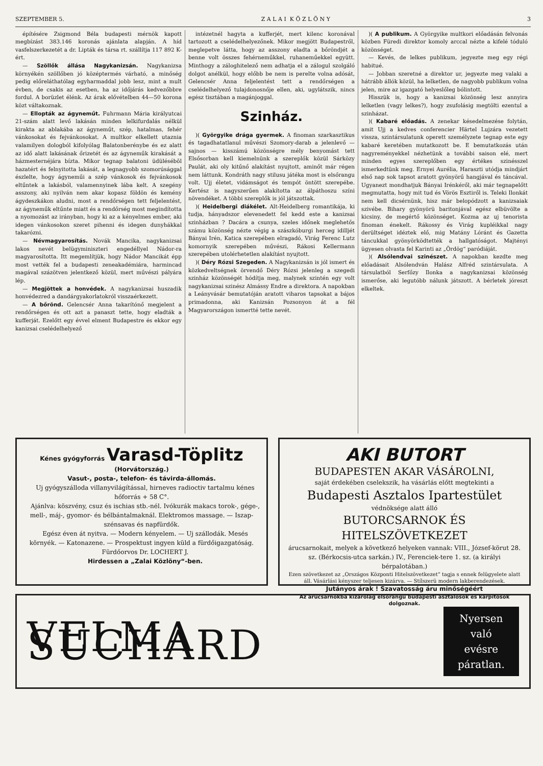SZEPTEMBER 5. Z A L A I K Ö Z L Ö N Y 3
építésére Zsigmond Béla budapesti mérnök kapott megbízást 383.146 koronás ajánlata alapján. A híd vasfelszerkezetét a dr. Lipták és társa rt. szállítja 117 892 K-ért.
— Szöllők állása Nagykanizsán. Nagykanizsa környékén szöllőben jó középtermés várható, a minőség pedig előreláthatólag egyharmaddal jobb lesz, mint a mult évben, de csakis az esetben, ha az időjárás kedvezőbbre fordul. A borüzlet élénk. Az árak elővételben 44—50 korona közt váltakoznak.
— Ellopták az ágyneműt. Fuhrmann Mária királyutcai 21-szám alatt levő lakásán minden lelkifurdalás nélkül kirakta az ablakába az ágyneműt, szép, hatalmas, fehér vánkosokat és fejvánkosokat. A multkor elkellett utaznia valamilyen dologból kifolyólag Balatonberénybe és ez alatt az idő alatt lakásának őrizetét és az ágyneműk kirakását a házmesternéjára bízta. Mikor tegnap balatoni üdülésébõl hazatért és felnyitotta lakását, a legnagyobb szomorúsággal észlelte, hogy ágyneműi a szép vánkosok és fejvánkosok eltűntek a lakásból, valamennyinek lába kelt. A szegény asszony, aki nyilván nem akar kopasz földön és kemény ágydeszkákon aludni, most a rendőrségen tett feljelentést, az ágyneműk eltűnte miatt és a rendőrség most megindította a nyomozást az irányban, hogy ki az a kényelmes ember, aki idegen vánkosokon szeret pihenni és idegen dunyhákkal takarózni.
— Névmagyarosítás. Novák Mancika, nagykanizsai lakos nevét belügyminiszteri engedéllyel Nádor-ra magyarosította. Itt megemlítjük, hogy Nádor Mancikát épp most vették fel a budapesti zeneakadémiára, harmincad magával százötven jelentkező közül, mert művészi pályára lép.
— Megjöttek a honvédek. A nagykanizsai huszadik honvédezred a dandárgyakorlatokról visszaérkezett.
— A bőrönd. Gelencsér Anna takarítónő megjelent a rendőrségen és ott azt a panaszt tette, hogy eladták a kufferját. Ezelőtt egy évvel elment Budapestre és ekkor egy kanizsai cselédelhelyező
intézetnél hagyta a kufferjét, mert kilenc koronával tartozott a cselédelhelyezőnek. Mikor megjött Budapestről, meglepetve látta, hogy az asszony eladta a bőröndjét a benne volt összes fehérneműkkel, ruhaneműekkel együtt. Minthogy a záloghitelező nem adhatja el a zálogul szolgáló dolgot anélkül, hogy előbb be nem is perelte volna adósát, Gelencsér Anna feljelentést tett a rendőrségen a cselédelhelyező tulajdonosnője ellen, aki, ugylátszik, nincs egész tisztában a magánjoggal.
Szinház.
)( Györgyike drága gyermek. A finoman szarkasztikus és tagadhatatlanul művészi Szomory-darab a jelenlevő — sajnos — kisszámú közönségre mély benyomást tett Elsősorban kell kiemelnünk a szereplők közül Sárközy Paulát, aki oly kitűnő alakítást nyujtott, aminőt már régen nem láttunk. Kondráth nagy stilusu játéka most is elsőrangu volt. Ujj életet, vidámságot és tempót öntött szerepébe. Kertész is nagyszerűen alakította az álpáthoszu színi növendéket. A többi szereplők is jól játszottak.
)( Heidelbergi diákélet. Alt-Heidelberg romantikája, ki tudja, hányadszor elevenedett fel kedd este a kanizsai szinházban ? Dacára a csunya, szeles időnek meglehetős számu közönség nézte végig a szászkóburgi herceg idilljét Bányai Irén, Katica szerepében elragadó, Virág Ferenc Lutz komornyik szerepében művészi, Rákosi Kellermann szerepében utolérhetetlen alakítást nyujtott.
)( Déry Rózsi Szegeden. A Nagykanizsán is jól ismert és közkedveltségnek örvendő Déry Rózsi jelenleg a szegedi szinház közönségét hódítja meg, malynek szintén egy volt nagykanizsai szinész Almássy Endre a direktora. A napokban a Leányvásár bemutatóján aratott viharos tapsokat a bájos primadonna, aki Kanizsán Pozsonyon át a fél Magyarországon ismertté tette nevét.
)( A publikum. A Györgyike multkori előadásán felvonás közben Füredi direktor komoly arccal nézte a kifelé tóduló közönséget.
— Kevés, de lelkes publikum, jegyezte meg egy régi habitué.
— Jobban szeretné a direktor ur, jegyezte meg valaki a hátrább állók közül, ha lelketlen, de nagyobb publikum volna jelen, mire az igazgató helyeslőleg bólintott.
Hisszük is, hogy a kanizsai közönség lesz annyira lelketlen (vagy lelkes?), hogy zsufolásig megtölti ezentul a szinházat.
)( Kabaré előadás. A zenekar késedelmezése folytán, amit Ujj a kedves conferencier Härtel Lujzára vezetett vissza, szintársulatunk operett személyzete tegnap este egy kabaré keretében mutatkozott be. E bemutatkozás után nagyreményekkel nézhetünk a további saison elé, mert minden egyes szereplőben egy értékes szinésszel ismerkedtünk meg. Ernyei Auréliа, Haraszti utódja mindjárt első nap sok tapsot aratott gyönyörű hangjával és táncával. Ugyanezt mondhatjuk Bányai Irénkéről, aki már tegnapelőtt megmutatta, hogy mit tud és Vörös Esztiről is. Teleki Ilonkát nem kell dicsérnünk, hisz már belopódzott a kanizsaiak szivébe. Bihary gyönyörü baritonjával egész elbüvölte a kicsiny, de megértő közönséget. Kozma az uj tenorista finoman énekelt. Rákossy és Virág kupléikkal nagy derültséget idéztek elő, mig Matány Lóránt és Gazetta táncukkal gyönyörködtették a hallgatóságot. Majtényi ügyesen olvasta fel Karinti az „Ördög“ paródiáját.
)( Alsólendvai szinészet. A napokban kezdte meg előadásait Alsólendván Halász Alfréd szintársulata. A társulatból Serfőzy Ilonka a nagykanizsai közönség ismerőse, aki legutóbb nálunk játszott. A bérletek jóreszt elkeltek.
Kénes gyógyforrás Varasd-Töplitz (Horvátország.)
Vasut-, posta-, telefon- és távirda-állomás.
Uj gyógyszálloda villanyvilágítással, hirneves radioctiv tartalmu kénes hőforrás + 58 C°.
Ajánlva: köszvény, csuz és ischias stb.-nél. Ivókurák makacs torok-, gége-, mell-, máj-, gyomor- és bélbántalmaknál. Elektromos massage. — Iszap-szénsavas és napfürdők.
Egész éven át nyitva. — Modern kényelem. — Uj szállodák. Mesés környék. — Katonazene. — Prospektust ingyen küld a fürdőigazgatóság.
Fürdőorvos Dr. LOCHERT J.
Hirdessen a „Zalai Közlöny“-ben.
AKI BUTORT
BUDAPESTEN AKAR VÁSÁROLNI,
saját érdekében cselekszik, ha vásárlás előtt megtekinti a
Budapesti Asztalos Ipartestület
védnöksége alatt álló
BUTORCSARNOK ÉS HITELSZÖVETKEZET
árucsarnokait, melyek a következő helyeken vannak: VIII., József-körut 28. sz. (Bérkocsis-utca sarkán.) IV., Ferenciek-tere 1. sz. (a királyi bérpalotában.)
Ezen szövetkezet az „Országos Központi Hitelszövetkezet“ tagja s ennek felügyelete alatt áll. Vásárlási kényszer teljesen kizárva. — Stílszerü modern lakberendezések.
Jutányos árak ! Szavatosság áru minőségéért
Az árucsarnokba kizárólag elsőrangu budapesti asztalosok és kárpitosok dolgoznak.
VELMA SUCHARD Nyersen való
evésre
páratlan.